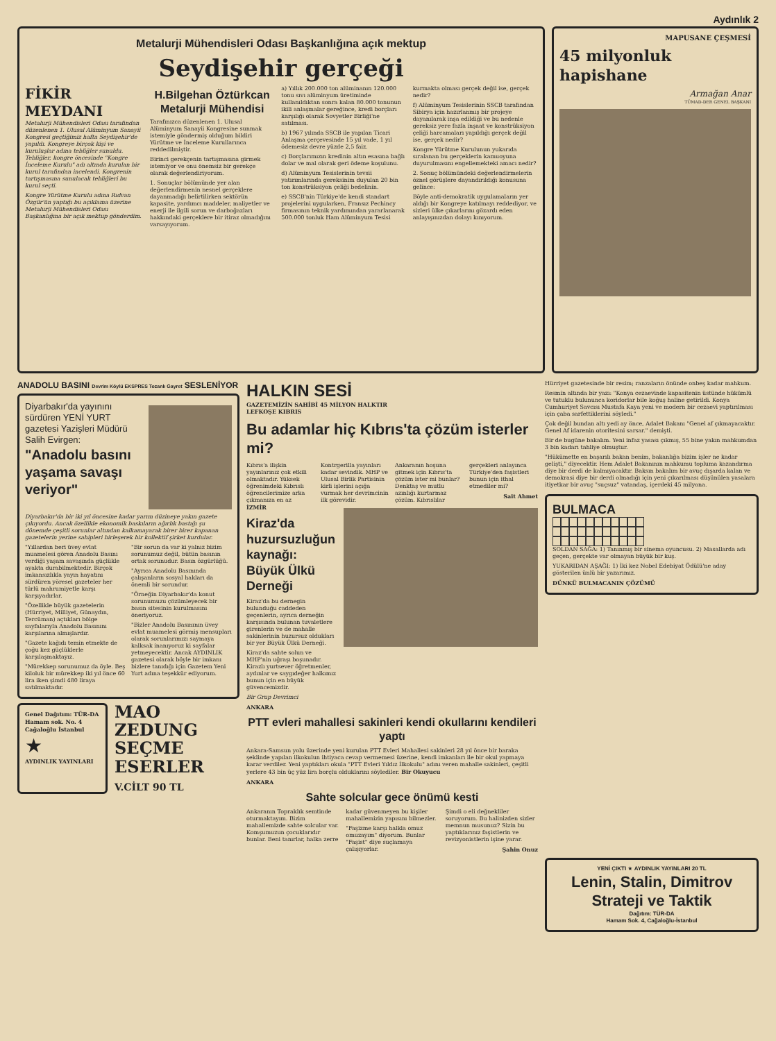Aydınlık 2
Metalurji Mühendisleri Odası Başkanlığına açık mektup
Seydişehir gerçeği
FİKİR MEYDANI
Metalurji Mühendisleri Odası tarafından düzenlenen 1. Ulusal Alüminyum Sanayii Kongresi geçtiğimiz hafta Seydişehir'de yapıldı. Kongreye birçok kişi ve kuruluşlar adına tebliğler sunuldu. Tebliğler, kongre öncesinde "Kongre İnceleme Kurulu" adı altında kurulan bir kurul tarafından incelendi. Kongrenin tartışmasına sunulacak tebliğleri bu kurul seçti.
Kongre Yürütme Kurulu adına Rıdvan Özgür'ün yaptığı bu açıklama üzerine Metalurji Mühendisleri Odası Başkanlığına bir açık mektup gönderdim.
H.Bilgehan Öztürkcan
Metalurji Mühendisi
Tarafınızca düzenlenen 1. Ulusal Alüminyum Sanayii Kongresine sunmak istemiyle göndermiş olduğum bildiri Yürütme ve İnceleme Kurullarınca reddedilmiştir.
Birinci gerekçenin tartışmasına girmek istemiyor ve onu önemsiz bir gerekçe olarak değerlendiriyorum.
1. Sonuçlar bölümünde yer alan değerlendirmenin nesnel gerçeklere dayanmadığı belirtilirken sektörün kapasite, yardımcı maddeler, maliyetler ve enerji ile ilgili sorun ve darboğazları hakkındaki gerçeklere bir itiraz olmadığını varsayıyorum.
a) Yıllık 200.000 ton alüminanın 120.000 tonu sıvı alüminyum üretiminde kullanıldıktan sonra kalan 80.000 tonunun ikili anlaşmalar gereğince, kredi borçları karşılığı olarak Sovyetler Birliği'ne satılması.
b) 1967 yılında SSCB ile yapılan Ticari Anlaşma çerçevesinde 15 yıl vade, 1 yıl ödemesiz devre yüzde 2,5 faiz.
c) Borçlarımızın kredinin altın esasına bağlı dolar ve mal olarak geri ödeme koşulunu.
d) Alüminyum Tesislerinin tevsii yatırımlarında gereksinim duyulan 20 bin ton konstrüksiyon çeliği bedelinin.
e) SSCB'nin Türkiye'de kendi standart projelerini uygularken, Fransız Pechincy firmasının teknik yardımından yararlanarak 500.000 tonluk Ham Alüminyum Tesisi kurmakta olması gerçek değil ise, gerçek nedir?
f) Alüminyum Tesislerinin SSCB tarafından Sibirya için hazırlanmış bir projeye dayanılarak inşa edildiği ve bu nedenle gereksiz yere fazla inşaat ve konstrüksiyon çeliği harcamaları yapıldığı gerçek değil ise, gerçek nedir?
Kongre Yürütme Kurulunun yukarıda sıralanan bu gerçeklerin kamuoyuna duyurulmasını engellemekteki amacı nedir?
2. Sonuç bölümündeki değerlendirmelerin öznel görüşlere dayandırıldığı konusuna gelince:
Böyle anti-demokratik uygulamaların yer aldığı bir Kongreye katılmayı reddediyor, ve sizleri ülke çıkarlarını gözardı eden anlayışınızdan dolayı kınıyorum.
MAPUSANE ÇEŞMESİ
45 milyonluk hapishane
Armağan Anar
TÜMAD-DER GENEL BAŞKANI
ANADOLU BASINI Devrim Köylü EKSPRES Tozanlı Gayret SESLENİYOR
Diyarbakır'da yayınını sürdüren YENİ YURT gazetesi Yazişleri Müdürü Salih Evirgen:
"Anadolu basını yaşama savaşı veriyor"
Diyarbakır'da bir iki yıl öncesine kadar yarım düzineye yakın gazete çıkıyordu. Ancak özellikle ekonomik baskıların ağırlık bastığı şu dönemde çeşitli sorunlar altından kalkamayarak birer birer kapanan gazetelerin yerine sahipleri birleşerek bir kollektif şirket kurdular.
"Yıllardan beri üvey evlat muamelesi gören Anadolu Basını verdiği yaşam savaşında güçlükle ayakta durabilmektedir. Birçok imkansızlıkla yayın hayatını sürdüren yöresel gazeteler her türlü mahrumiyetle karşı karşıyadırlar.
"Özellikle büyük gazetelerin (Hürriyet, Milliyet, Günaydın, Tercüman) açtıkları bölge sayfalarıyla Anadolu Basınını karşılarına almışlardır.
"Gazete kağıdı temin etmekte de çoğu kez güçlüklerle karşılaşmaktayız.
"Mürekkep sorunumuz da öyle. Beş kiloluk bir mürekkep iki yıl önce 60 lira iken şimdi 480 liraya satılmaktadır.
"Bir sorun da var ki yalnız bizim sorunumuz değil, bütün basının ortak sorunudur. Basın özgürlüğü.
"Ayrıca Anadolu Basınında çalışanların sosyal hakları da önemli bir sorundur.
"Örneğin Diyarbakır'da konut sorunumuzu çözümleyecek bir basın sitesinin kurulmasını öneriyoruz.
"Bizler Anadolu Basınının üvey evlat muamelesi görmiş mensupları olarak sorunlarımızı saymaya kalksak inanıyoruz ki sayfalar yetmeyecektir. Ancak AYDINLIK gazetesi olarak böyle bir imkanı bizlere tanıdığı için Gazetem Yeni Yurt adına teşekkür ediyorum.
Genel Dağıtım: TÜR-DA Hamam sok. No. 4 Cağaloğlu İstanbul
★
AYDINLIK YAYINLARI
MAO ZEDUNG
SEÇME
ESERLER
V.CİLT 90 TL
HALKIN SESİ
GAZETEMİZİN SAHİBİ 45 MİLYON HALKTIR
LEFKOŞE KIBRIS
Bu adamlar hiç Kıbrıs'ta çözüm isterler mi?
Kıbrıs'a ilişkin yayınlarınız çok etkili olmaktadır. Yüksek öğrenimdeki Kıbrıslı öğrencilerimize arka çıkmanıza en az Kontrgerilla yayınları kadar sevindik. MHP ve Ulusal Birlik Partisinin kirli işlerini açığa vurmak her devrimcinin ilk görevidir.
Ankaranın hoşuna gitmek için Kıbrıs'ta çözüm ister mi bunlar? Denktaş ve mutlu azınlığı kurtarmaz çözüm. Kıbrıslılar gerçekleri anlayınca Türkiye'den faşistleri bunun için ithal etmediler mi?
Sait Ahmet
İZMİR
Kiraz'da huzursuzluğun kaynağı: Büyük Ülkü Derneği
Kiraz'da bu dernegin bulunduğu caddeden geçenlerin, ayrıca derneğin karşısında bulunan tuvaletlere girenlerin ve de mahalle sakinlerinin huzursuz oldukları bir yer Büyük Ülkü Derneği.
Kiraz'da sahte solun ve MHP'nin uğraşı boşunadır. Kirazlı yurtsever öğretmenler, aydınlar ve saygıdeğer halkımız bunun için en büyük güvencemizdir.
Bir Grup Devrimci
ANKARA
PTT evleri mahallesi sakinleri kendi okullarını kendileri yaptı
Ankara-Samsun yolu üzerinde yeni kurulan PTT Evleri Mahallesi sakinleri 28 yıl önce bir baraka şeklinde yapılan ilkokulun ihtiyaca cevap vermemesi üzerine, kendi imkanları ile bir okul yapmaya karar verdiler. Yeni yaptıkları okula "PTT Evleri Yıldız İlkokulu" adını veren mahalle sakinleri, çeşitli yerlere 43 bin üç yüz lira borçlu olduklarını söylediler. Bir Okuyucu
ANKARA
Sahte solcular gece önümü kesti
Ankaranın Topraklık semtinde oturmaktayım. Bizim mahallemizde sahte solcular var. Komşumuzun çocuklarıdır bunlar. Beni tanırlar, halka zerre kadar güvenmeyen bu kişiler mahallemizin yapısını bilmezler.
"Faşizme karşı halkla omuz omuzayım" diyorum. Bunlar "Faşist" diye suçlamaya çalışıyorlar.
Şimdi o eli değnekliler soruyorum. Bu halinizden sizler memnun musunuz? Sizin bu yaptıklarınız faşistlerin ve revizyonistlerin işine yarar.
Şahin Onuz
Hürriyet gazetesinde bir resim; ranzaların önünde onbeş kadar mahkum.
Resmin altında bir yazı: "Konya cezaevinde kapasitenin üstünde hükümlü ve tutuklu bulununca koridorlar bile koğuş haline getirildi. Konya Cumhuriyet Savcısı Mustafa Kaya yeni ve modern bir cezaevi yaptırılması için çaba sarfettiklerini söyledi."
Çok değil bundan altı yedi ay önce, Adalet Bakanı "Genel af çıkmayacaktır. Genel Af idarenin otoritesini sarsar." demişti.
Bir de bugüne bakalım. Yeni infaz yasası çıkmış, 55 bine yakın mahkumdan 3 bin kadarı tahliye olmuştur.
"Hükümette en başarılı bakan benim, bakanlığa bizim işler ne kadar gelişti," diyecektir. Hem Adalet Bakanının mahkumu topluma kazandırma diye bir derdi de kalmıyacaktır. Baksın bakalım bir avuç dışarda kalan ve demokrasi diye bir derdi olmadığı için yeni çıkarılması düşünülen yasalara itiyetkar bir avuç "suçsuz" vatandaş, içerdeki 45 milyona.
BULMACA
SOLDAN SAĞA: 1) Tanınmış bir sinema oyuncusu. 2) Masallarda adı geçen, gerçekte var olmayan büyük bir kuş.
YUKARIDAN AŞAĞI: 1) İki kez Nobel Edebiyat Ödülü'ne aday gösterilen ünlü bir yazarımız.
DÜNKÜ BULMACANIN ÇÖZÜMÜ
YENİ ÇIKTI ★ AYDINLIK YAYINLARI 20 TL
Lenin, Stalin, Dimitrov
Strateji ve Taktik
Dağıtım: TÜR-DA
Hamam Sok. 4, Cağaloğlu-İstanbul